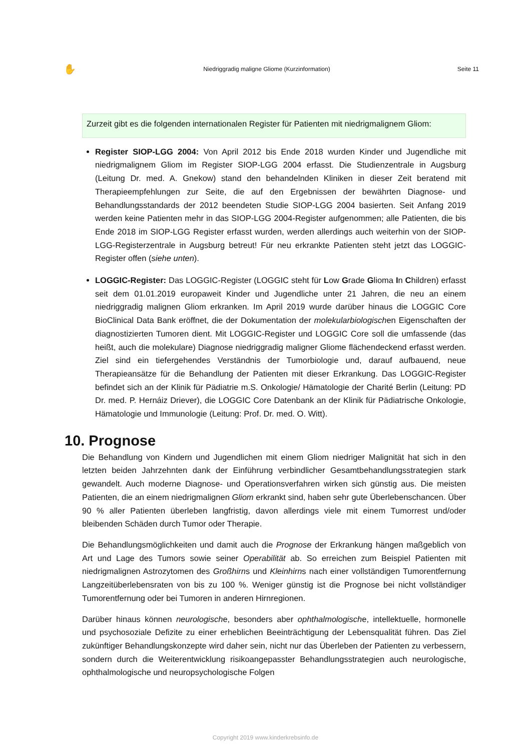✋ Niedriggradig maligne Gliome (Kurzinformation) Seite 11
Zurzeit gibt es die folgenden internationalen Register für Patienten mit niedrigmalignem Gliom:
Register SIOP-LGG 2004: Von April 2012 bis Ende 2018 wurden Kinder und Jugendliche mit niedrigmalignem Gliom im Register SIOP-LGG 2004 erfasst. Die Studienzentrale in Augsburg (Leitung Dr. med. A. Gnekow) stand den behandelnden Kliniken in dieser Zeit beratend mit Therapieempfehlungen zur Seite, die auf den Ergebnissen der bewährten Diagnose- und Behandlungsstandards der 2012 beendeten Studie SIOP-LGG 2004 basierten. Seit Anfang 2019 werden keine Patienten mehr in das SIOP-LGG 2004-Register aufgenommen; alle Patienten, die bis Ende 2018 im SIOP-LGG Register erfasst wurden, werden allerdings auch weiterhin von der SIOP-LGG-Registerzentrale in Augsburg betreut! Für neu erkrankte Patienten steht jetzt das LOGGIC-Register offen (siehe unten).
LOGGIC-Register: Das LOGGIC-Register (LOGGIC steht für Low Grade Glioma In Children) erfasst seit dem 01.01.2019 europaweit Kinder und Jugendliche unter 21 Jahren, die neu an einem niedriggradig malignen Gliom erkranken. Im April 2019 wurde darüber hinaus die LOGGIC Core BioClinical Data Bank eröffnet, die der Dokumentation der molekularbiologischen Eigenschaften der diagnostizierten Tumoren dient. Mit LOGGIC-Register und LOGGIC Core soll die umfassende (das heißt, auch die molekulare) Diagnose niedriggradig maligner Gliome flächendeckend erfasst werden. Ziel sind ein tiefergehendes Verständnis der Tumorbiologie und, darauf aufbauend, neue Therapieansätze für die Behandlung der Patienten mit dieser Erkrankung. Das LOGGIC-Register befindet sich an der Klinik für Pädiatrie m.S. Onkologie/ Hämatologie der Charité Berlin (Leitung: PD Dr. med. P. Hernáiz Driever), die LOGGIC Core Datenbank an der Klinik für Pädiatrische Onkologie, Hämatologie und Immunologie (Leitung: Prof. Dr. med. O. Witt).
10. Prognose
Die Behandlung von Kindern und Jugendlichen mit einem Gliom niedriger Malignität hat sich in den letzten beiden Jahrzehnten dank der Einführung verbindlicher Gesamtbehandlungsstrategien stark gewandelt. Auch moderne Diagnose- und Operationsverfahren wirken sich günstig aus. Die meisten Patienten, die an einem niedrigmalignen Gliom erkrankt sind, haben sehr gute Überlebenschancen. Über 90 % aller Patienten überleben langfristig, davon allerdings viele mit einem Tumorrest und/oder bleibenden Schäden durch Tumor oder Therapie.
Die Behandlungsmöglichkeiten und damit auch die Prognose der Erkrankung hängen maßgeblich von Art und Lage des Tumors sowie seiner Operabilität ab. So erreichen zum Beispiel Patienten mit niedrigmalignen Astrozytomen des Großhirns und Kleinhirns nach einer vollständigen Tumorentfernung Langzeitüberlebensraten von bis zu 100 %. Weniger günstig ist die Prognose bei nicht vollständiger Tumorentfernung oder bei Tumoren in anderen Hirnregionen.
Darüber hinaus können neurologische, besonders aber ophthalmologische, intellektuelle, hormonelle und psychosoziale Defizite zu einer erheblichen Beeinträchtigung der Lebensqualität führen. Das Ziel zukünftiger Behandlungskonzepte wird daher sein, nicht nur das Überleben der Patienten zu verbessern, sondern durch die Weiterentwicklung risikoangepasster Behandlungsstrategien auch neurologische, ophthalmologische und neuropsychologische Folgen
Copyright 2019 www.kinderkrebsinfo.de